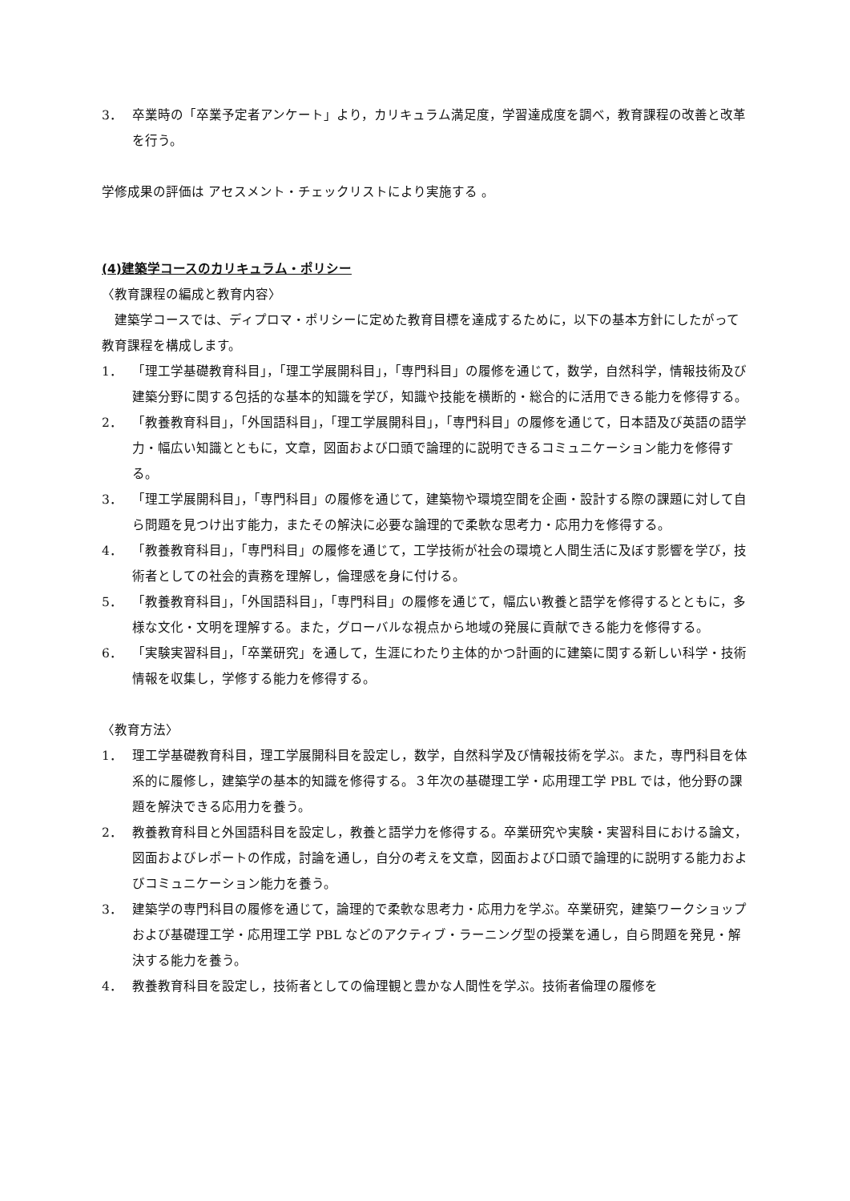3． 卒業時の「卒業予定者アンケート」より，カリキュラム満足度，学習達成度を調べ，教育課程の改善と改革を行う。
学修成果の評価は アセスメント・チェックリストにより実施する 。
(4)建築学コースのカリキュラム・ポリシー
〈教育課程の編成と教育内容〉
　建築学コースでは、ディプロマ・ポリシーに定めた教育目標を達成するために，以下の基本方針にしたがって教育課程を構成します。
1． 「理工学基礎教育科目」，「理工学展開科目」，「専門科目」の履修を通じて，数学，自然科学，情報技術及び建築分野に関する包括的な基本的知識を学び，知識や技能を横断的・総合的に活用できる能力を修得する。
2． 「教養教育科目」，「外国語科目」，「理工学展開科目」，「専門科目」の履修を通じて，日本語及び英語の語学力・幅広い知識とともに，文章，図面および口頭で論理的に説明できるコミュニケーション能力を修得する。
3． 「理工学展開科目」，「専門科目」の履修を通じて，建築物や環境空間を企画・設計する際の課題に対して自ら問題を見つけ出す能力，またその解決に必要な論理的で柔軟な思考力・応用力を修得する。
4． 「教養教育科目」，「専門科目」の履修を通じて，工学技術が社会の環境と人間生活に及ぼす影響を学び，技術者としての社会的責務を理解し，倫理感を身に付ける。
5． 「教養教育科目」，「外国語科目」，「専門科目」の履修を通じて，幅広い教養と語学を修得するとともに，多様な文化・文明を理解する。また，グローバルな視点から地域の発展に貢献できる能力を修得する。
6． 「実験実習科目」，「卒業研究」を通して，生涯にわたり主体的かつ計画的に建築に関する新しい科学・技術情報を収集し，学修する能力を修得する。
〈教育方法〉
1． 理工学基礎教育科目，理工学展開科目を設定し，数学，自然科学及び情報技術を学ぶ。また，専門科目を体系的に履修し，建築学の基本的知識を修得する。３年次の基礎理工学・応用理工学 PBL では，他分野の課題を解決できる応用力を養う。
2． 教養教育科目と外国語科目を設定し，教養と語学力を修得する。卒業研究や実験・実習科目における論文，図面およびレポートの作成，討論を通し，自分の考えを文章，図面および口頭で論理的に説明する能力およびコミュニケーション能力を養う。
3． 建築学の専門科目の履修を通じて，論理的で柔軟な思考力・応用力を学ぶ。卒業研究，建築ワークショップおよび基礎理工学・応用理工学 PBL などのアクティブ・ラーニング型の授業を通し，自ら問題を発見・解決する能力を養う。
4． 教養教育科目を設定し，技術者としての倫理観と豊かな人間性を学ぶ。技術者倫理の履修を